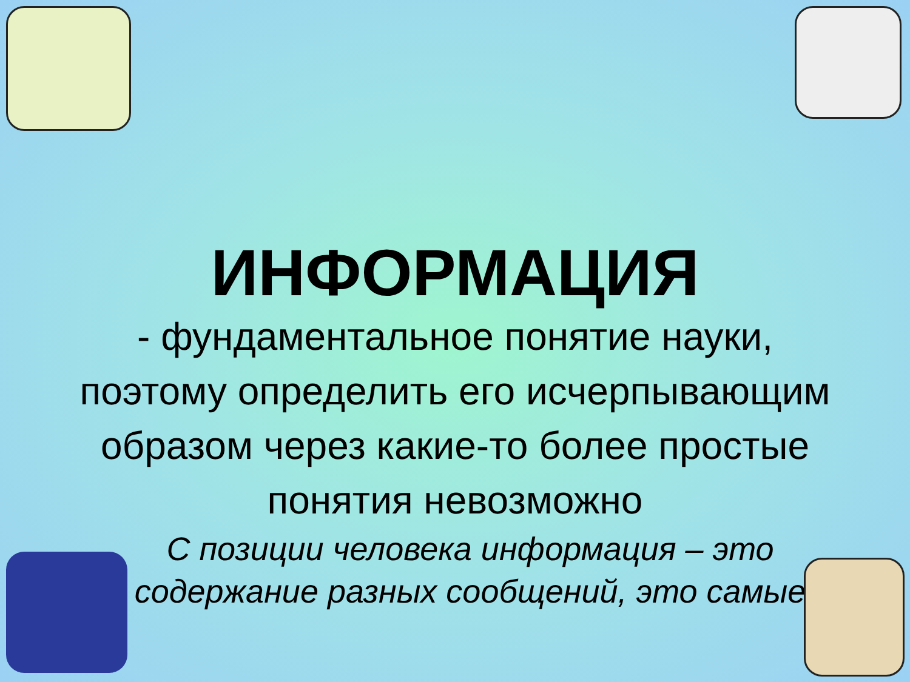ИНФОРМАЦИЯ
- фундаментальное понятие науки, поэтому определить его исчерпывающим образом через какие-то более простые понятия невозможно
С позиции человека информация – это содержание разных сообщений, это самые